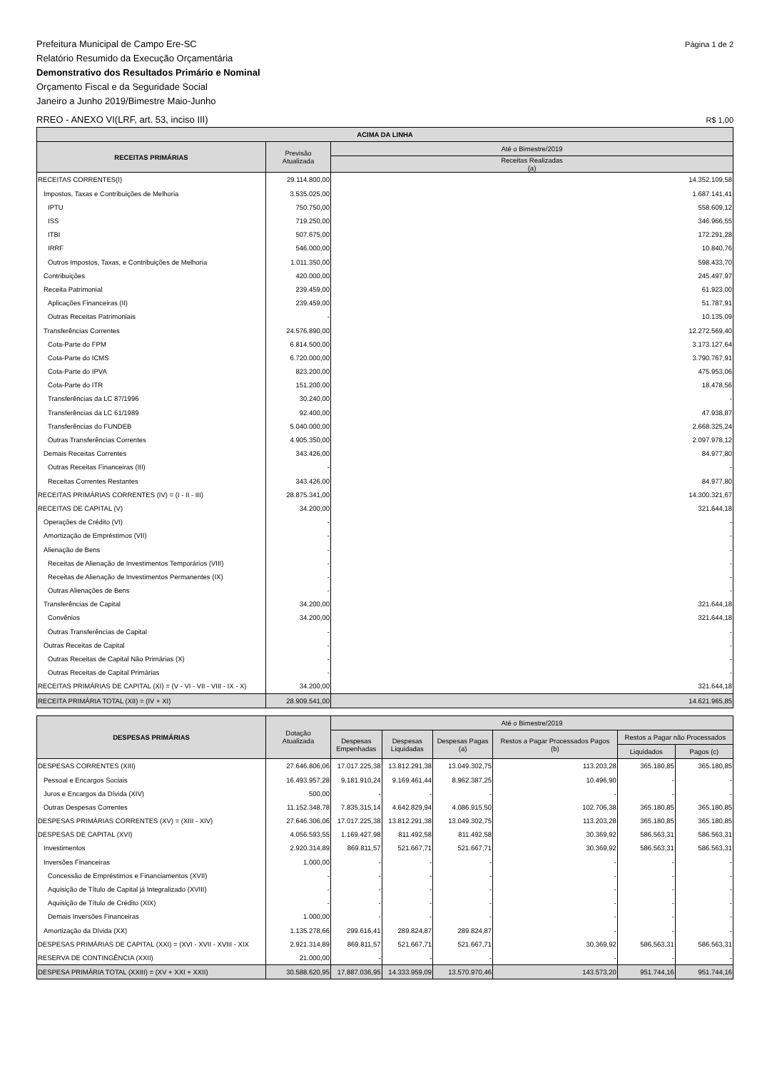Prefeitura Municipal de Campo Ere-SC
Relatório Resumido da Execução Orçamentária
Demonstrativo dos Resultados Primário e Nominal
Orçamento Fiscal e da Seguridade Social
Janeiro a Junho 2019/Bimestre Maio-Junho
Página 1 de 2
RREO - ANEXO VI(LRF, art. 53, inciso III)
R$ 1,00
| ACIMA DA LINHA | | |
| --- | --- | --- |
| RECEITAS PRIMÁRIAS | Previsão Atualizada | Até o Bimestre/2019 |
| | | Receitas Realizadas (a) |
| RECEITAS CORRENTES(I) | 29.114.800,00 | 14.352.109,58 |
| Impostos, Taxas e Contribuições de Melhoria | 3.535.025,00 | 1.687.141,41 |
| IPTU | 750.750,00 | 558.609,12 |
| ISS | 719.250,00 | 346.966,55 |
| ITBI | 507.675,00 | 172.291,28 |
| IRRF | 546.000,00 | 10.840,76 |
| Outros Impostos, Taxas, e Contribuições de Melhoria | 1.011.350,00 | 598.433,70 |
| Contribuições | 420.000,00 | 245.497,97 |
| Receita Patrimonial | 239.459,00 | 61.923,00 |
| Aplicações Financeiras (II) | 239.459,00 | 51.787,91 |
| Outras Receitas Patrimoniais | - | 10.135,09 |
| Transferências Correntes | 24.576.890,00 | 12.272.569,40 |
| Cota-Parte do FPM | 6.814.500,00 | 3.173.127,64 |
| Cota-Parte do ICMS | 6.720.000,00 | 3.790.767,91 |
| Cota-Parte do IPVA | 823.200,00 | 475.953,06 |
| Cota-Parte do ITR | 151.200,00 | 18.478,56 |
| Transferências da LC 87/1996 | 30.240,00 | - |
| Transferências da LC 61/1989 | 92.400,00 | 47.938,87 |
| Transferências do FUNDEB | 5.040.000,00 | 2.668.325,24 |
| Outras Transferências Correntes | 4.905.350,00 | 2.097.978,12 |
| Demais Receitas Correntes | 343.426,00 | 84.977,80 |
| Outras Receitas Financeiras (III) | - | - |
| Receitas Correntes Restantes | 343.426,00 | 84.977,80 |
| RECEITAS PRIMÁRIAS CORRENTES (IV) = (I - II - III) | 28.875.341,00 | 14.300.321,67 |
| RECEITAS DE CAPITAL (V) | 34.200,00 | 321.644,18 |
| Operações de Crédito (VI) | - | - |
| Amortização de Empréstimos (VII) | - | - |
| Alienação de Bens | - | - |
| Receitas de Alienação de Investimentos Temporários (VIII) | - | - |
| Receitas de Alienação de Investimentos Permanentes (IX) | - | - |
| Outras Alienações de Bens | - | - |
| Transferências de Capital | 34.200,00 | 321.644,18 |
| Convênios | 34.200,00 | 321.644,18 |
| Outras Transferências de Capital | - | - |
| Outras Receitas de Capital | - | - |
| Outras Receitas de Capital Não Primárias (X) | - | - |
| Outras Receitas de Capital Primárias | - | - |
| RECEITAS PRIMÁRIAS DE CAPITAL (XI) = (V - VI - VII - VIII - IX - X) | 34.200,00 | 321.644,18 |
| RECEITA PRIMÁRIA TOTAL (XII) = (IV + XI) | 28.909.541,00 | 14.621.965,85 |
| DESPESAS PRIMÁRIAS | Dotação Atualizada | Até o Bimestre/2019 | | | | | |
| --- | --- | --- | --- | --- | --- | --- | --- |
| | | Despesas Empenhadas | Despesas Liquidadas | Despesas Pagas (a) | Restos a Pagar Processados Pagos (b) | Restos a Pagar não Processados | |
| | | | | | | Liquidados | Pagos (c) |
| DESPESAS CORRENTES (XIII) | 27.646.806,06 | 17.017.225,38 | 13.812.291,38 | 13.049.302,75 | 113.203,28 | 365.180,85 | 365.180,85 |
| Pessoal e Encargos Sociais | 16.493.957,28 | 9.181.910,24 | 9.169.461,44 | 8.962.387,25 | 10.496,90 | - | - |
| Juros e Encargos da Dívida (XIV) | 500,00 | - | - | - | - | - | - |
| Outras Despesas Correntes | 11.152.348,78 | 7.835.315,14 | 4.642.829,94 | 4.086.915,50 | 102.706,38 | 365.180,85 | 365.180,85 |
| DESPESAS PRIMÁRIAS CORRENTES (XV) = (XIII - XIV) | 27.646.306,06 | 17.017.225,38 | 13.812.291,38 | 13.049.302,75 | 113.203,28 | 365.180,85 | 365.180,85 |
| DESPESAS DE CAPITAL (XVI) | 4.056.593,55 | 1.169.427,98 | 811.492,58 | 811.492,58 | 30.369,92 | 586.563,31 | 586.563,31 |
| Investimentos | 2.920.314,89 | 869.811,57 | 521.667,71 | 521.667,71 | 30.369,92 | 586.563,31 | 586.563,31 |
| Inversões Financeiras | 1.000,00 | - | - | - | - | - | - |
| Concessão de Empréstimos e Financiamentos (XVII) | - | - | - | - | - | - | - |
| Aquisição de Título de Capital já Integralizado (XVIII) | - | - | - | - | - | - | - |
| Aquisição de Título de Crédito (XIX) | - | - | - | - | - | - | - |
| Demais Inversões Financeiras | 1.000,00 | - | - | - | - | - | - |
| Amortização da Dívida (XX) | 1.135.278,66 | 299.616,41 | 289.824,87 | 289.824,87 | - | - | - |
| DESPESAS PRIMÁRIAS DE CAPITAL (XXI) = (XVI - XVII - XVIII - XIX | 2.921.314,89 | 869.811,57 | 521.667,71 | 521.667,71 | 30.369,92 | 586.563,31 | 586.563,31 |
| RESERVA DE CONTINGÊNCIA (XXII) | 21.000,00 | - | - | - | - | - | - |
| DESPESA PRIMÁRIA TOTAL (XXIII) = (XV + XXI + XXII) | 30.588.620,95 | 17.887.036,95 | 14.333.959,09 | 13.570.970,46 | 143.573,20 | 951.744,16 | 951.744,16 |